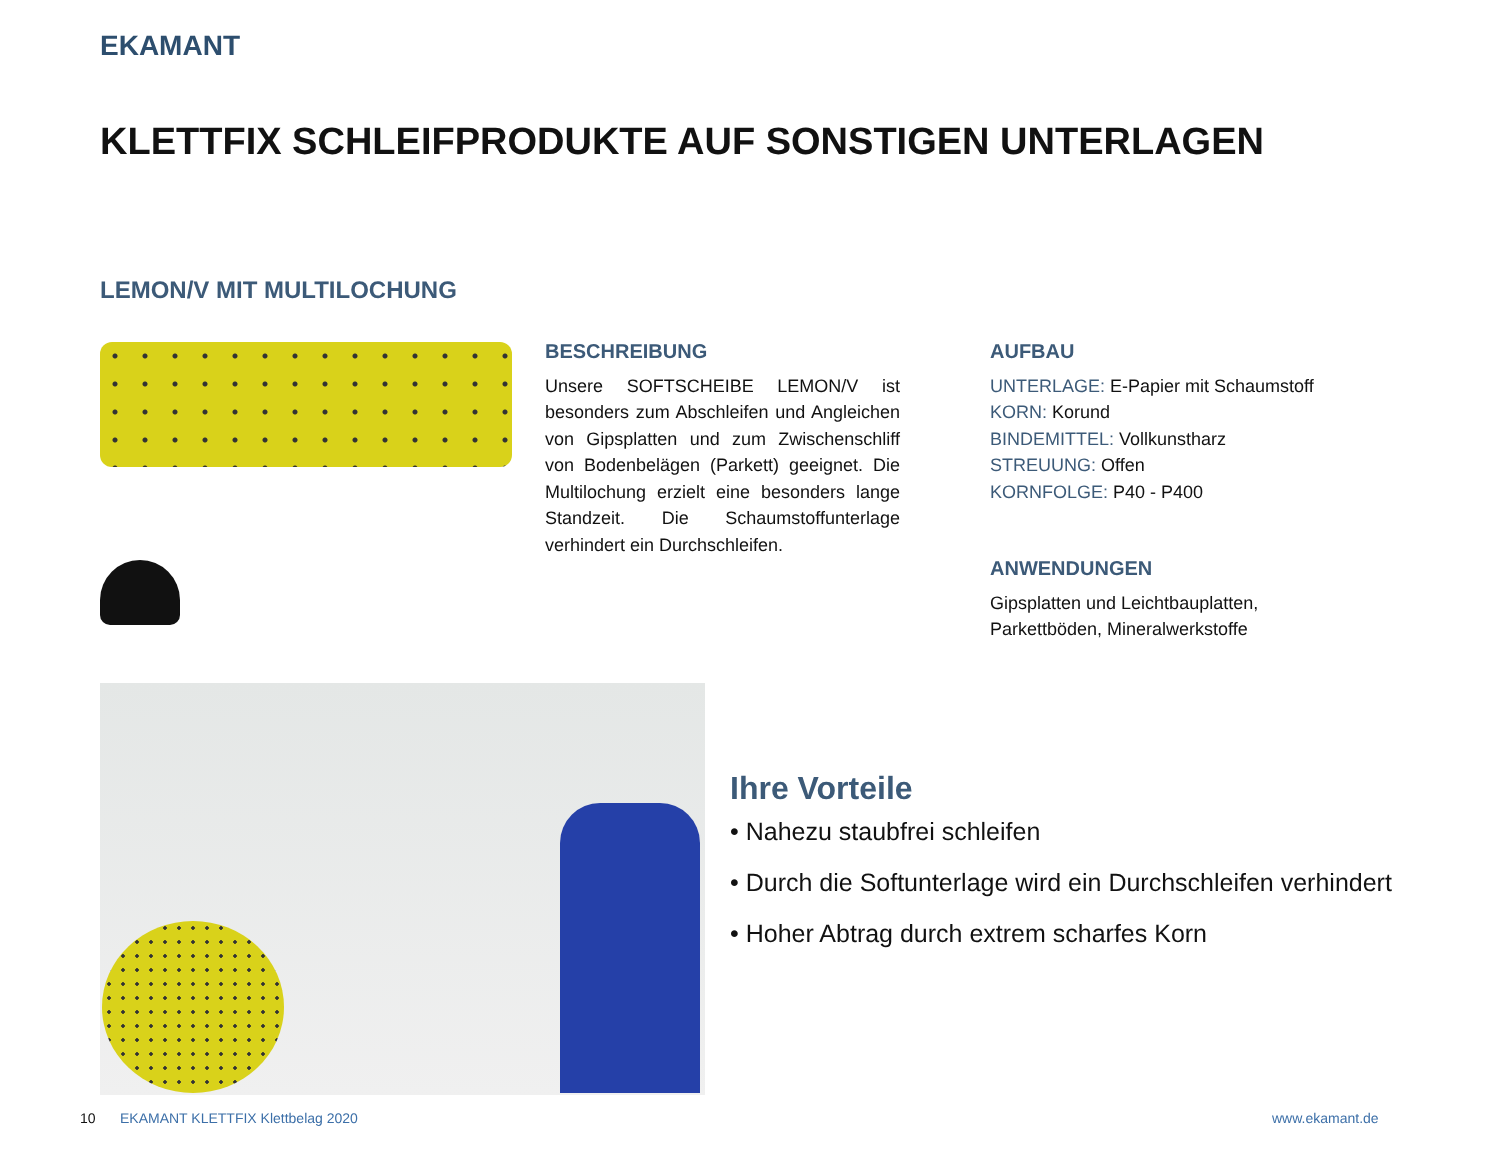EKAMANT
KLETTFIX SCHLEIFPRODUKTE AUF SONSTIGEN UNTERLAGEN
LEMON/V MIT MULTILOCHUNG
BESCHREIBUNG
Unsere SOFTSCHEIBE LEMON/V ist besonders zum Abschleifen und Angleichen von Gipsplatten und zum Zwischenschliff von Bodenbelägen (Parkett) geeignet. Die Multilochung erzielt eine besonders lange Standzeit. Die Schaumstoffunterlage verhindert ein Durchschleifen.
AUFBAU
UNTERLAGE: E-Papier mit Schaumstoff
KORN: Korund
BINDEMITTEL: Vollkunstharz
STREUUNG: Offen
KORNFOLGE: P40 - P400
ANWENDUNGEN
Gipsplatten und Leichtbauplatten,
Parkettböden, Mineralwerkstoffe
Ihre Vorteile
• Nahezu staubfrei schleifen
• Durch die Softunterlage wird ein Durchschleifen verhindert
• Hoher Abtrag durch extrem scharfes Korn
10
EKAMANT KLETTFIX Klettbelag 2020
www.ekamant.de